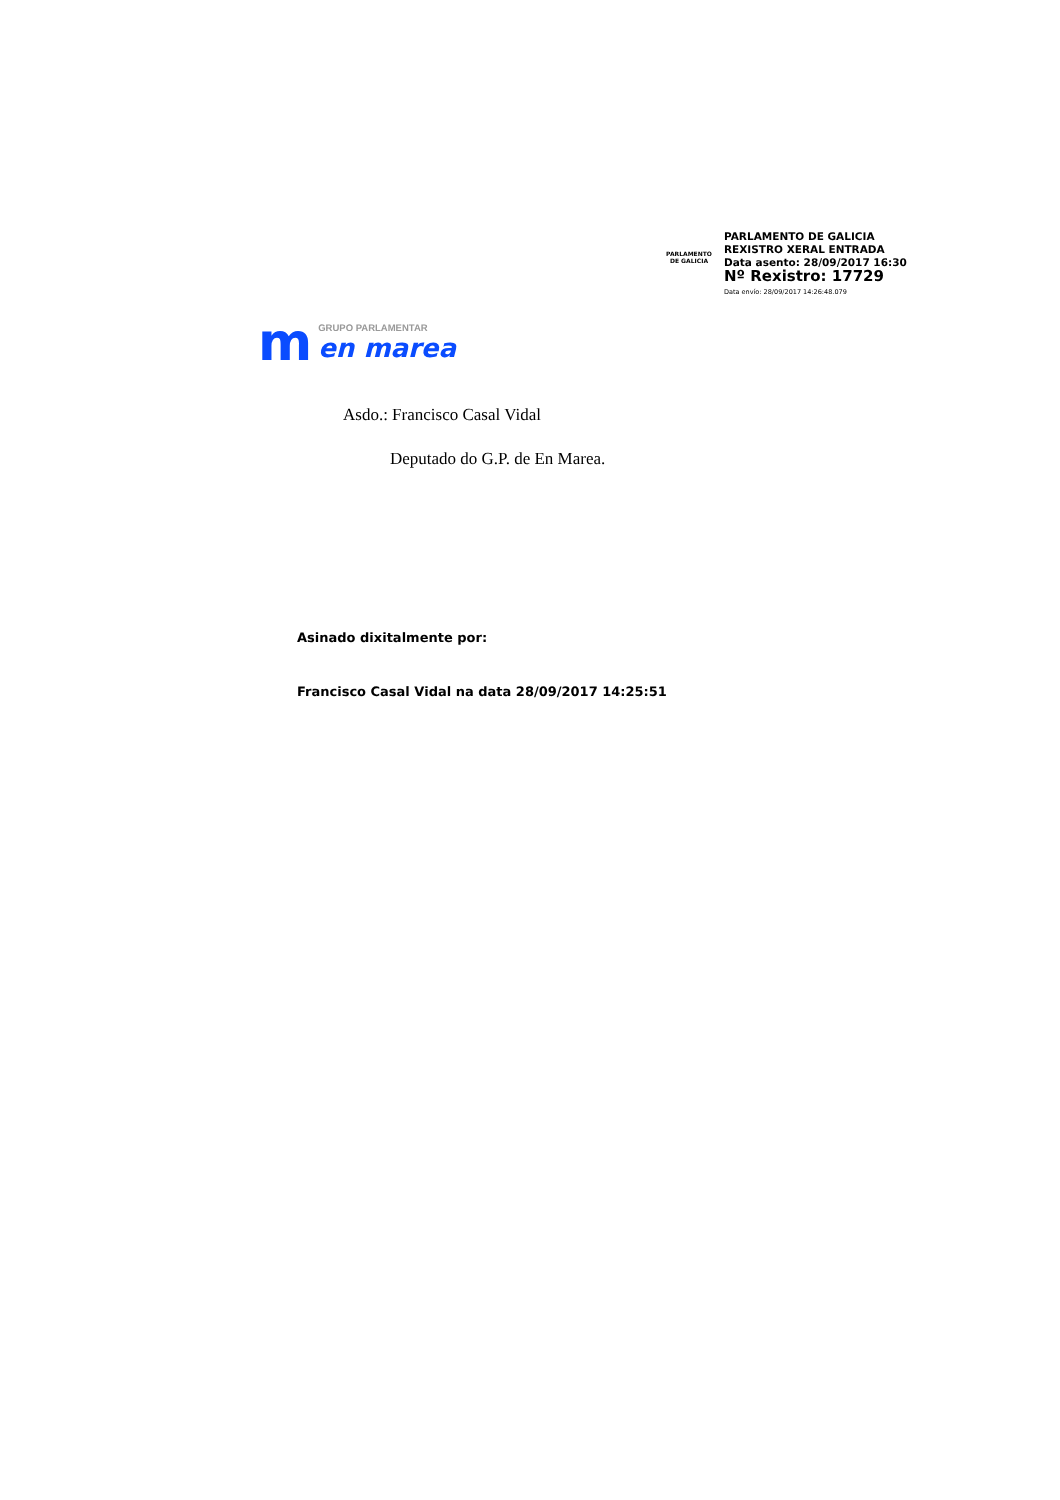PARLAMENTO
DE GALICIA
PARLAMENTO DE GALICIA
REXISTRO XERAL ENTRADA
Data asento: 28/09/2017 16:30
Nº Rexistro: 17729
Data envío: 28/09/2017 14:26:48.079
m
GRUPO PARLAMENTAR
en marea
Asdo.: Francisco Casal Vidal
Deputado do G.P. de En Marea.
Asinado dixitalmente por:
Francisco Casal Vidal na data 28/09/2017 14:25:51